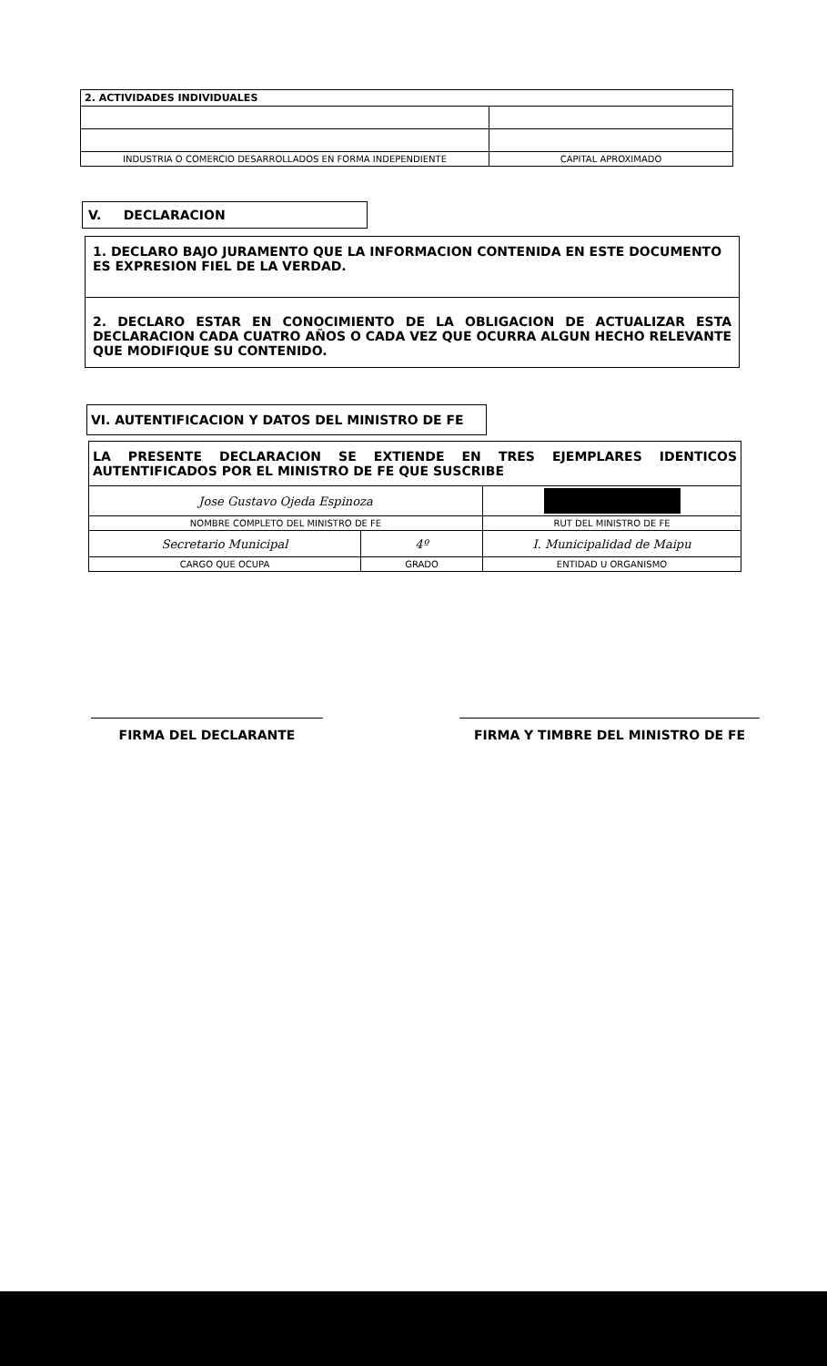| 2. ACTIVIDADES INDIVIDUALES | |
| INDUSTRIA O COMERCIO DESARROLLADOS EN FORMA INDEPENDIENTE | CAPITAL APROXIMADO |
V. DECLARACION
1. DECLARO BAJO JURAMENTO QUE LA INFORMACION CONTENIDA EN ESTE DOCUMENTO ES EXPRESION FIEL DE LA VERDAD.
2. DECLARO ESTAR EN CONOCIMIENTO DE LA OBLIGACION DE ACTUALIZAR ESTA DECLARACION CADA CUATRO AÑOS O CADA VEZ QUE OCURRA ALGUN HECHO RELEVANTE QUE MODIFIQUE SU CONTENIDO.
VI. AUTENTIFICACION Y DATOS DEL MINISTRO DE FE
| LA PRESENTE DECLARACION SE EXTIENDE EN TRES EJEMPLARES IDENTICOS AUTENTIFICADOS POR EL MINISTRO DE FE QUE SUSCRIBE | | |
| Jose Gustavo Ojeda Espinoza | | |
| NOMBRE COMPLETO DEL MINISTRO DE FE | | RUT DEL MINISTRO DE FE |
| Secretario Municipal | 4º | I. Municipalidad de Maipu |
| CARGO QUE OCUPA | GRADO | ENTIDAD U ORGANISMO |
FIRMA DEL DECLARANTE FIRMA Y TIMBRE DEL MINISTRO DE FE